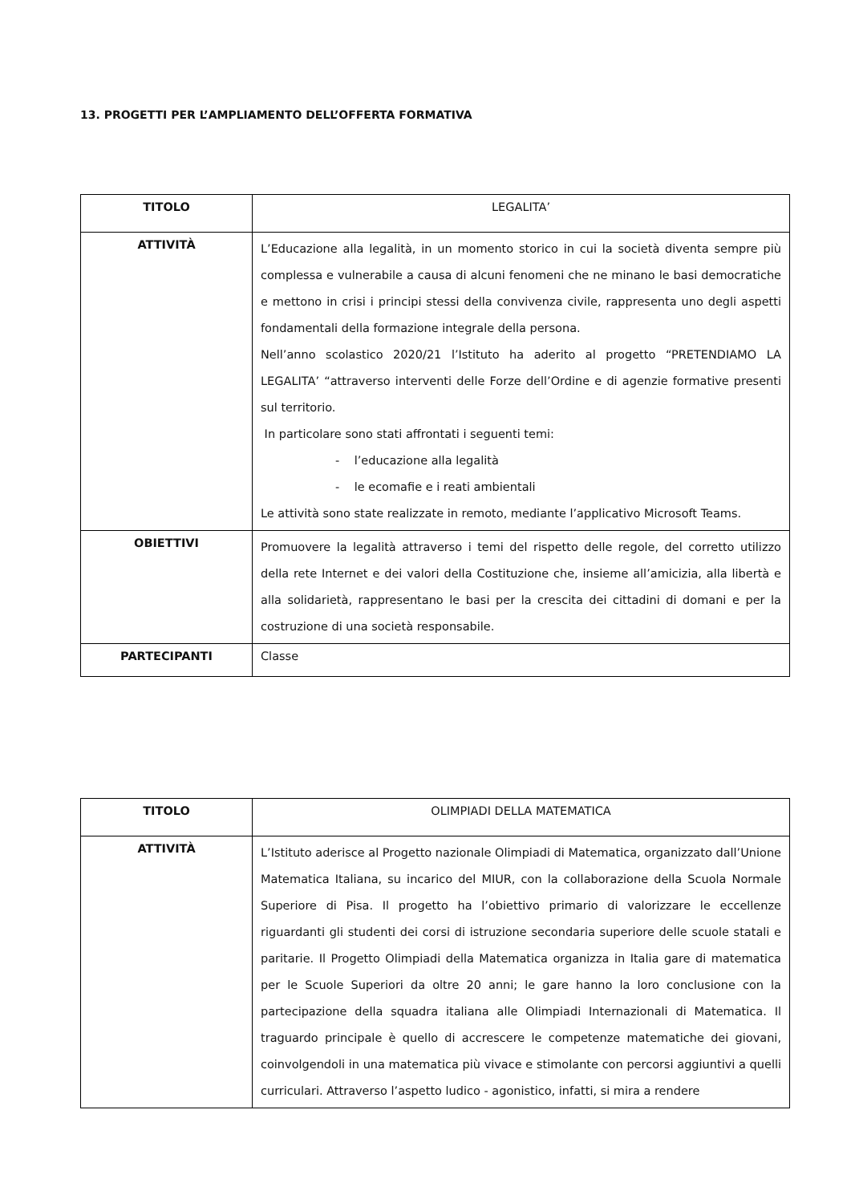13. PROGETTI PER L’AMPLIAMENTO DELL’OFFERTA FORMATIVA
| TITOLO | LEGALITA’ |
| ATTIVITÀ | L’Educazione alla legalità, in un momento storico in cui la società diventa sempre più complessa e vulnerabile a causa di alcuni fenomeni che ne minano le basi democratiche e mettono in crisi i principi stessi della convivenza civile, rappresenta uno degli aspetti fondamentali della formazione integrale della persona. Nell’anno scolastico 2020/21 l’Istituto ha aderito al progetto “PRETENDIAMO LA LEGALITA’ “attraverso interventi delle Forze dell’Ordine e di agenzie formative presenti sul territorio. In particolare sono stati affrontati i seguenti temi: - l’educazione alla legalità - le ecomafie e i reati ambientali Le attività sono state realizzate in remoto, mediante l’applicativo Microsoft Teams. |
| OBIETTIVI | Promuovere la legalità attraverso i temi del rispetto delle regole, del corretto utilizzo della rete Internet e dei valori della Costituzione che, insieme all’amicizia, alla libertà e alla solidarietà, rappresentano le basi per la crescita dei cittadini di domani e per la costruzione di una società responsabile. |
| PARTECIPANTI | Classe |
| TITOLO | OLIMPIADI DELLA MATEMATICA |
| ATTIVITÀ | L’Istituto aderisce al Progetto nazionale Olimpiadi di Matematica, organizzato dall’Unione Matematica Italiana, su incarico del MIUR, con la collaborazione della Scuola Normale Superiore di Pisa. Il progetto ha l’obiettivo primario di valorizzare le eccellenze riguardanti gli studenti dei corsi di istruzione secondaria superiore delle scuole statali e paritarie. Il Progetto Olimpiadi della Matematica organizza in Italia gare di matematica per le Scuole Superiori da oltre 20 anni; le gare hanno la loro conclusione con la partecipazione della squadra italiana alle Olimpiadi Internazionali di Matematica. Il traguardo principale è quello di accrescere le competenze matematiche dei giovani, coinvolgendoli in una matematica più vivace e stimolante con percorsi aggiuntivi a quelli curriculari. Attraverso l’aspetto ludico - agonistico, infatti, si mira a rendere |